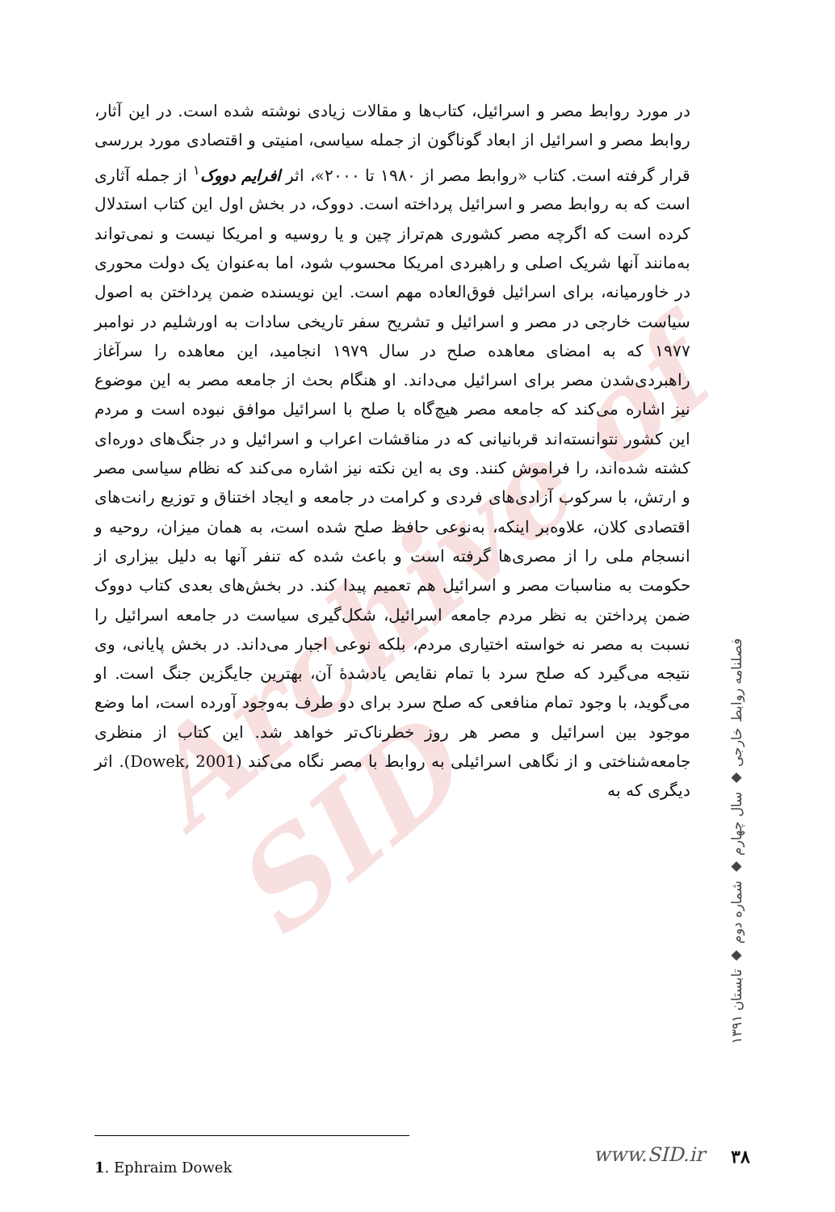Archive of SID
در مورد روابط مصر و اسرائیل، کتاب‌ها و مقالات زیادی نوشته شده است. در این آثار، روابط مصر و اسرائیل از ابعاد گوناگون از جمله سیاسی، امنیتی و اقتصادی مورد بررسی قرار گرفته است. کتاب «روابط مصر از ۱۹۸۰ تا ۲۰۰۰»، اثر افرایم دووک<sup>۱</sup> از جمله آثاری است که به روابط مصر و اسرائیل پرداخته است. دووک، در بخش اول این کتاب استدلال کرده است که اگرچه مصر کشوری هم‌تراز چین و یا روسیه و امریکا نیست و نمی‌تواند به‌مانند آنها شریک اصلی و راهبردی امریکا محسوب شود، اما به‌عنوان یک دولت محوری در خاورمیانه، برای اسرائیل فوق‌العاده مهم است. این نویسنده ضمن پرداختن به اصول سیاست خارجی در مصر و اسرائیل و تشریح سفر تاریخی سادات به اورشلیم در نوامبر ۱۹۷۷ که به امضای معاهده صلح در سال ۱۹۷۹ انجامید، این معاهده را سرآغاز راهبردی‌شدن مصر برای اسرائیل می‌داند. او هنگام بحث از جامعه مصر به این موضوع نیز اشاره می‌کند که جامعه مصر هیچ‌گاه با صلح با اسرائیل موافق نبوده است و مردم این کشور نتوانسته‌اند قربانیانی که در مناقشات اعراب و اسرائیل و در جنگ‌های دوره‌ای کشته شده‌اند، را فراموش کنند. وی به این نکته نیز اشاره می‌کند که نظام سیاسی مصر و ارتش، با سرکوب آزادی‌های فردی و کرامت در جامعه و ایجاد اختناق و توزیع رانت‌های اقتصادی کلان، علاوه‌بر اینکه، به‌نوعی حافظ صلح شده است، به همان میزان، روحیه و انسجام ملی را از مصری‌ها گرفته است و باعث شده که تنفر آنها به دلیل بیزاری از حکومت به مناسبات مصر و اسرائیل هم تعمیم پیدا کند. در بخش‌های بعدی کتاب دووک ضمن پرداختن به نظر مردم جامعه اسرائیل، شکل‌گیری سیاست در جامعه اسرائیل را نسبت به مصر نه خواسته اختیاری مردم، بلکه نوعی اجبار می‌داند. در بخش پایانی، وی نتیجه می‌گیرد که صلح سرد با تمام نقایص یادشدهٔ آن، بهترین جایگزین جنگ است. او می‌گوید، با وجود تمام منافعی که صلح سرد برای دو طرف به‌وجود آورده است، اما وضع موجود بین اسرائیل و مصر هر روز خطرناک‌تر خواهد شد. این کتاب از منظری جامعه‌شناختی و از نگاهی اسرائیلی به روابط با مصر نگاه می‌کند (Dowek, 2001). اثر دیگری که به
فصلنامه روابط خارجی ◆ سال چهارم ◆ شماره دوم ◆ تابستان ۱۳۹۱
1. Ephraim Dowek www.SID.ir ۳۸